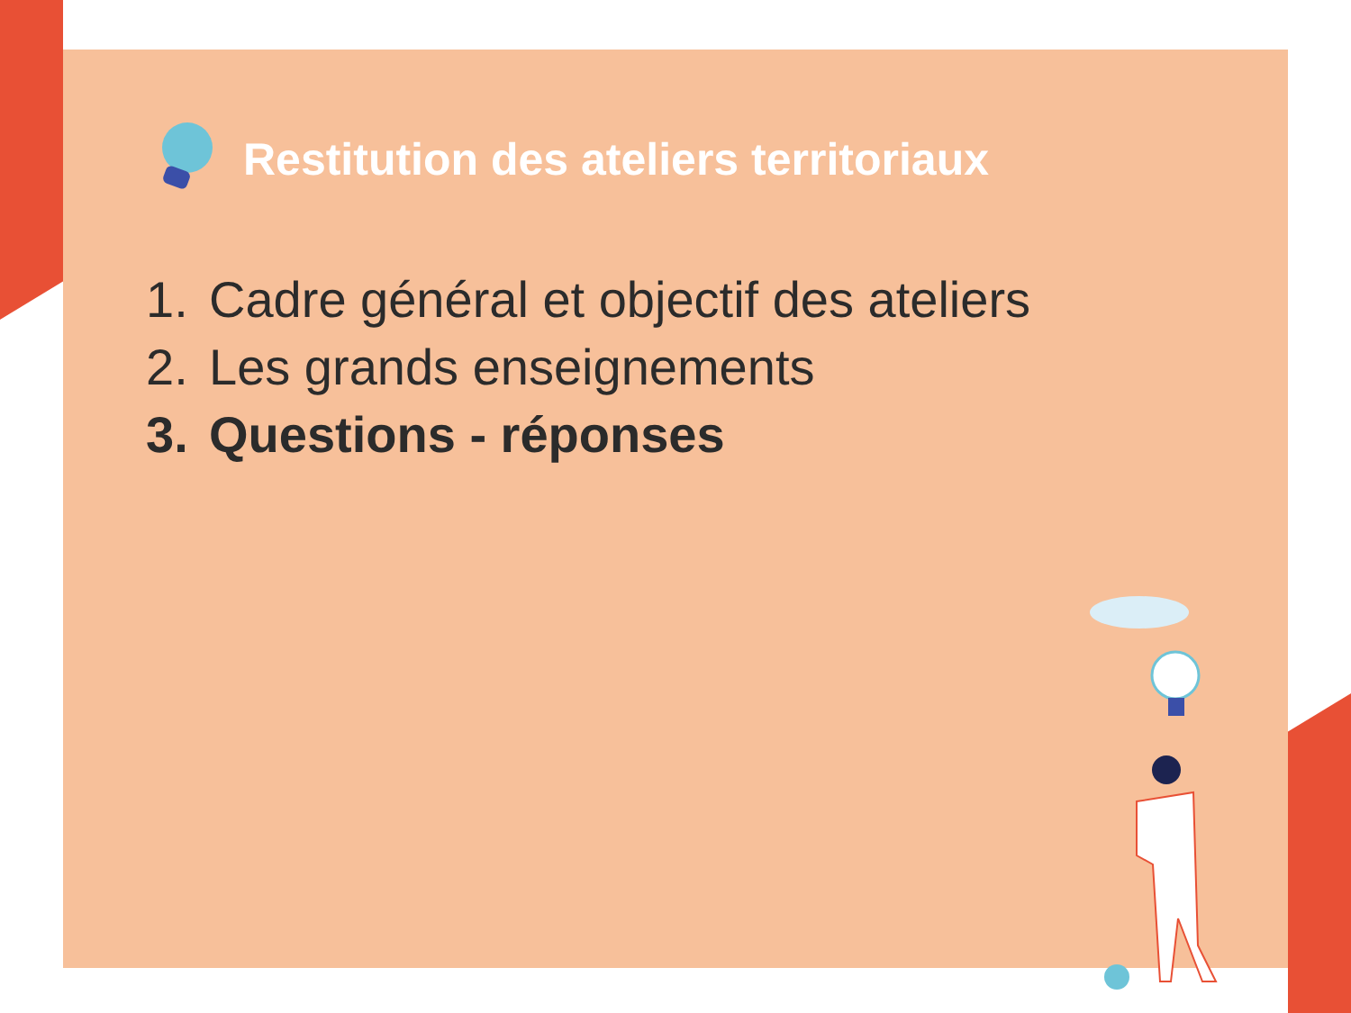Restitution des ateliers territoriaux
1. Cadre général et objectif des ateliers
2. Les grands enseignements
3. Questions - réponses